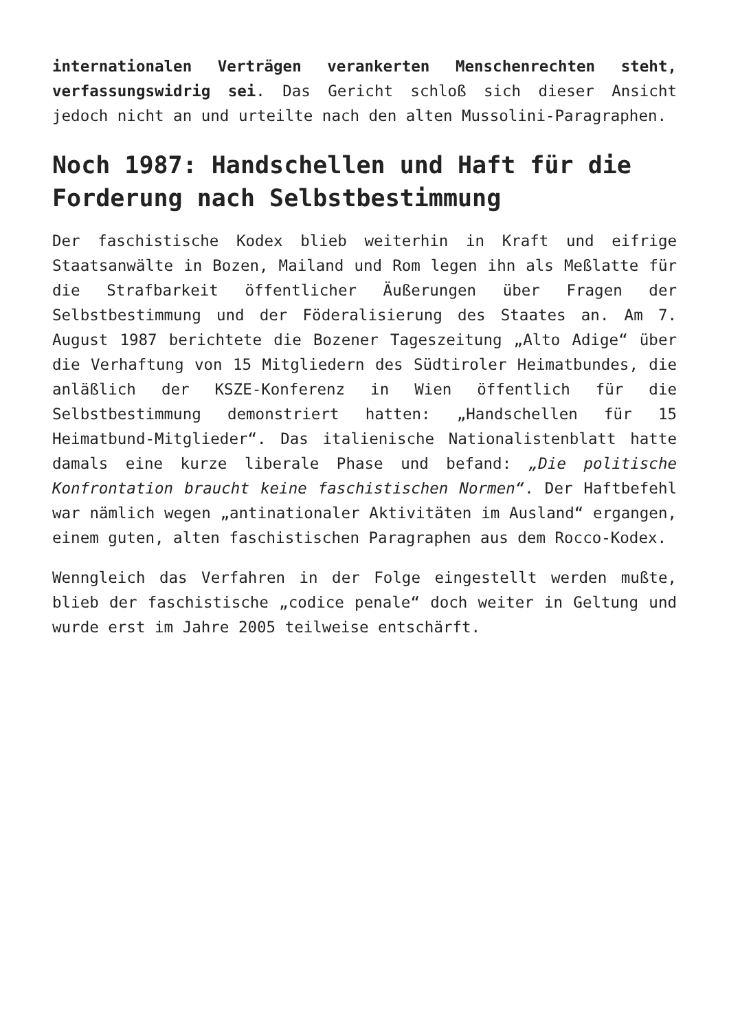internationalen Verträgen verankerten Menschenrechten steht, verfassungswidrig sei. Das Gericht schloß sich dieser Ansicht jedoch nicht an und urteilte nach den alten Mussolini-Paragraphen.
Noch 1987: Handschellen und Haft für die Forderung nach Selbstbestimmung
Der faschistische Kodex blieb weiterhin in Kraft und eifrige Staatsanwälte in Bozen, Mailand und Rom legen ihn als Meßlatte für die Strafbarkeit öffentlicher Äußerungen über Fragen der Selbstbestimmung und der Föderalisierung des Staates an. Am 7. August 1987 berichtete die Bozener Tageszeitung „Alto Adige“ über die Verhaftung von 15 Mitgliedern des Südtiroler Heimatbundes, die anläßlich der KSZE-Konferenz in Wien öffentlich für die Selbstbestimmung demonstriert hatten: „Handschellen für 15 Heimatbund-Mitglieder“. Das italienische Nationalistenblatt hatte damals eine kurze liberale Phase und befand: „Die politische Konfrontation braucht keine faschistischen Normen“. Der Haftbefehl war nämlich wegen „antinationaler Aktivitäten im Ausland“ ergangen, einem guten, alten faschistischen Paragraphen aus dem Rocco-Kodex.
Wenngleich das Verfahren in der Folge eingestellt werden mußte, blieb der faschistische „codice penale“ doch weiter in Geltung und wurde erst im Jahre 2005 teilweise entschärft.